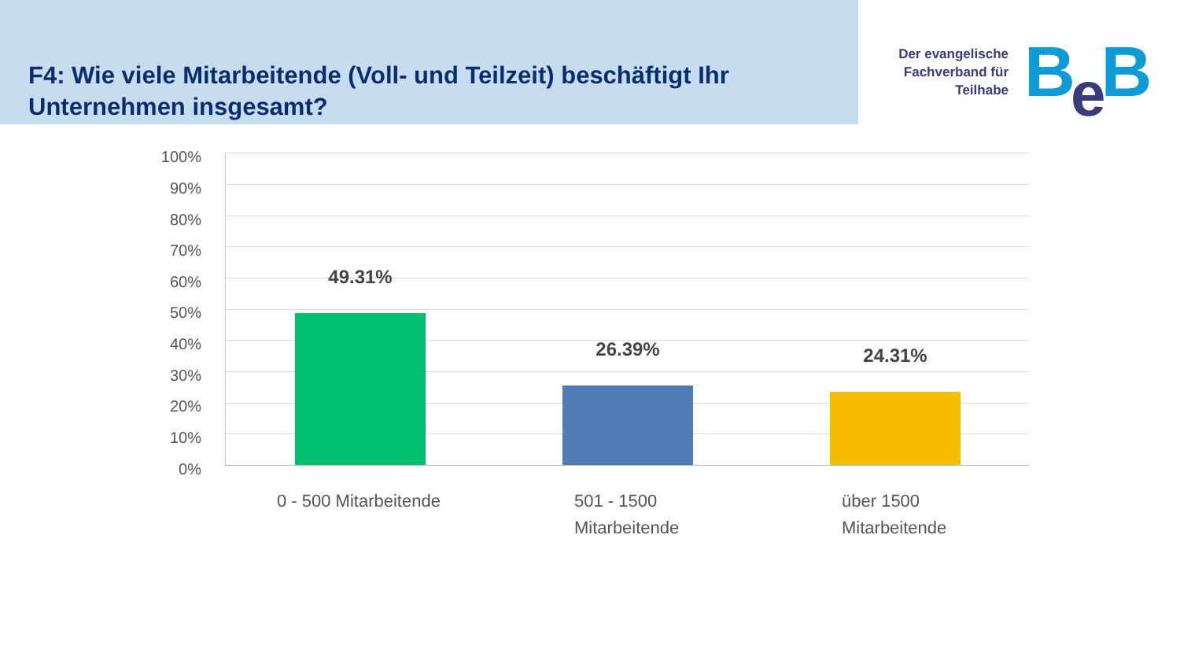F4: Wie viele Mitarbeitende (Voll- und Teilzeit) beschäftigt Ihr Unternehmen insgesamt?
Der evangelische Fachverband für Teilhabe
Be B
100%
90%
80%
70%
60%
50%
40%
30%
20%
10%
0%
49.31%
26.39% 24.31%
0 - 500 Mitarbeitende
501 - 1500
Mitarbeitende
über 1500
Mitarbeitende